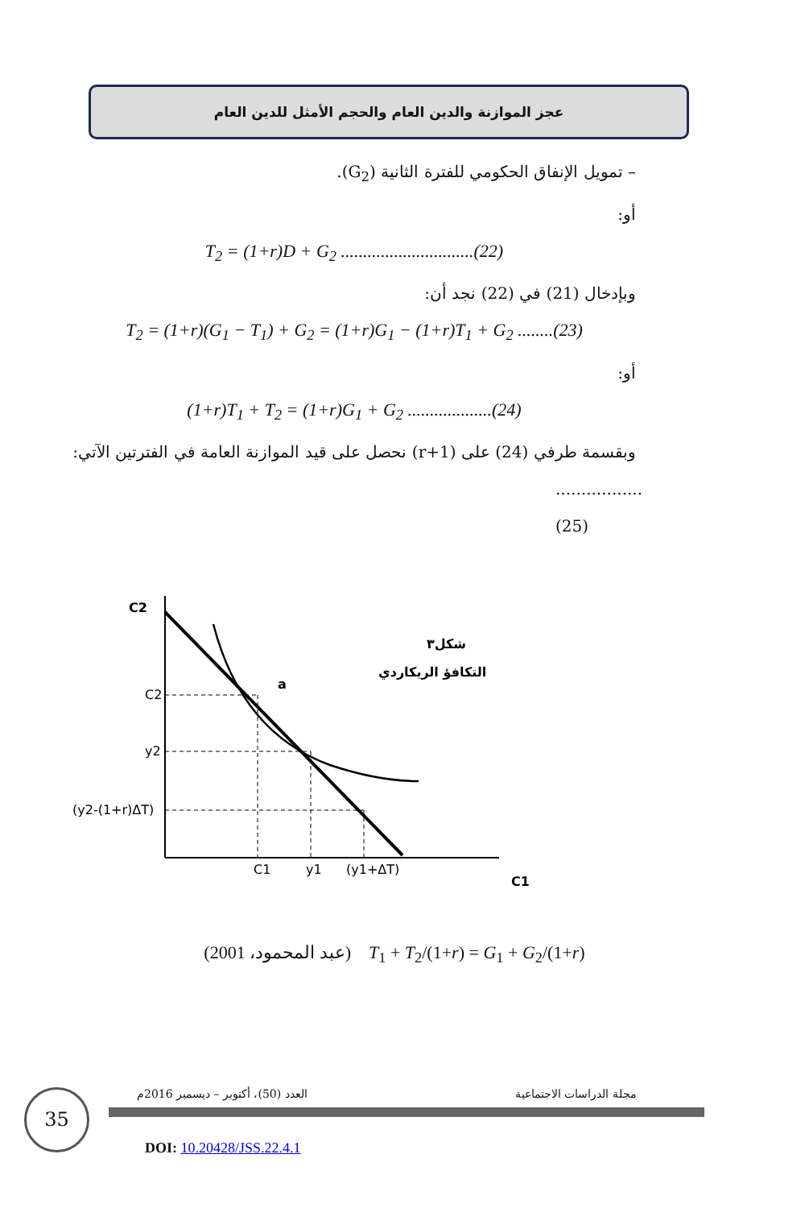عجز الموازنة والدين العام والحجم الأمثل للدين العام
– تمويل الإنفاق الحكومي للفترة الثانية (G<sub>2</sub>).
أو:
T<sub>2</sub> = (1+r)D + G<sub>2</sub> ..............................(22)
وبإدخال (21) في (22) نجد أن:
T<sub>2</sub> = (1+r)(G<sub>1</sub> − T<sub>1</sub>) + G<sub>2</sub> = (1+r)G<sub>1</sub> − (1+r)T<sub>1</sub> + G<sub>2</sub> ........(23)
أو:
(1+r)T<sub>1</sub> + T<sub>2</sub> = (1+r)G<sub>1</sub> + G<sub>2</sub> ...................(24)
وبقسمة طرفي (24) على (r+1) نحصل على قيد الموازنة العامة في الفترتين الآتي:
.................(25)
C2
C1
شكل٣
التكافؤ الريكاردي
a
C2
y2
(y2-(1+r)ΔT)
C1
y1
(y1+ΔT)
(عبد المحمود، 2001) T<sub>1</sub> + T<sub>2</sub>/(1+r) = G<sub>1</sub> + G<sub>2</sub>/(1+r)
35
العدد (50)، أكتوبر – ديسمبر 2016م
مجلة الدراسات الاجتماعية
DOI: 10.20428/JSS.22.4.1